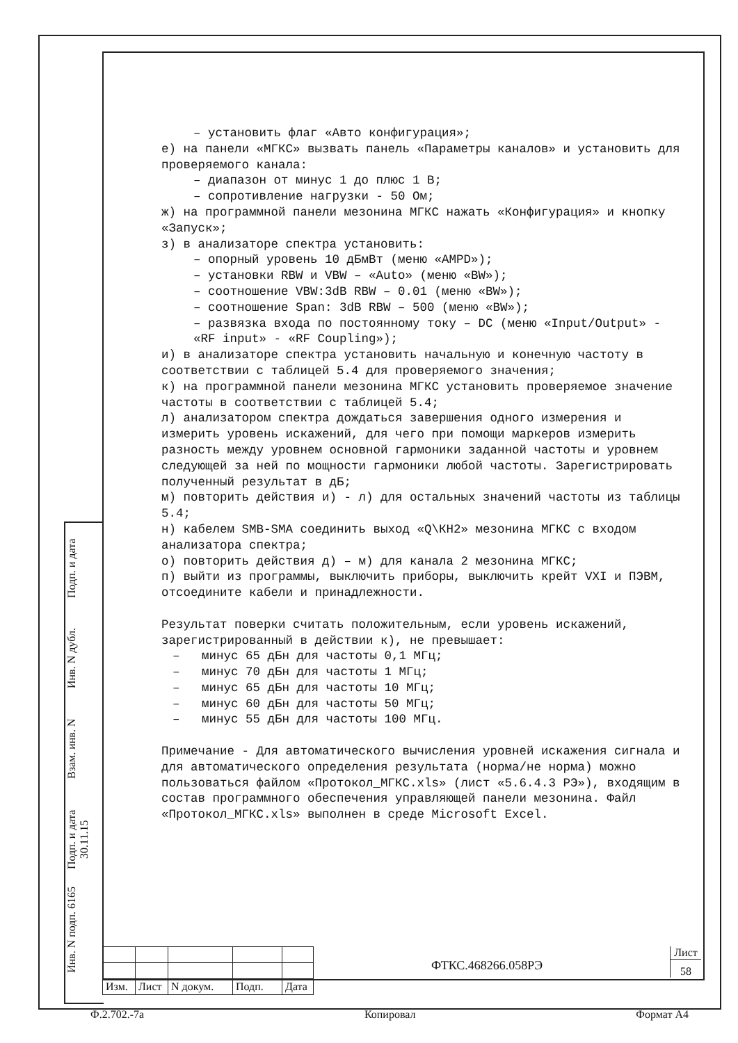– установить флаг «Авто конфигурация»;
е) на панели «МГКС» вызвать панель «Параметры каналов» и установить для проверяемого канала:
– диапазон от минус 1 до плюс 1 В;
– сопротивление нагрузки - 50 Ом;
ж) на программной панели мезонина МГКС нажать «Конфигурация» и кнопку «Запуск»;
з) в анализаторе спектра установить:
– опорный уровень 10 дБмВт (меню «AMPD»);
– установки RBW и VBW – «Auto» (меню «BW»);
– соотношение VBW:3dB RBW – 0.01 (меню «BW»);
– соотношение Span: 3dB RBW – 500 (меню «BW»);
– развязка входа по постоянному току – DC (меню «Input/Output» - «RF input» - «RF Coupling»);
и) в анализаторе спектра установить начальную и конечную частоту в соответствии с таблицей 5.4 для проверяемого значения;
к) на программной панели мезонина МГКС установить проверяемое значение частоты в соответствии с таблицей 5.4;
л) анализатором спектра дождаться завершения одного измерения и измерить уровень искажений, для чего при помощи маркеров измерить разность между уровнем основной гармоники заданной частоты и уровнем следующей за ней по мощности гармоники любой частоты. Зарегистрировать полученный результат в дБ;
м) повторить действия и) - л) для остальных значений частоты из таблицы 5.4;
н) кабелем SMB-SMA соединить выход «Q\КН2» мезонина МГКС с входом анализатора спектра;
о) повторить действия д) – м) для канала 2 мезонина МГКС;
п) выйти из программы, выключить приборы, выключить крейт VXI и ПЭВМ, отсоедините кабели и принадлежности.
Результат поверки считать положительным, если уровень искажений, зарегистрированный в действии к), не превышает:
– минус 65 дБн для частоты 0,1 МГц;
– минус 70 дБн для частоты 1 МГц;
– минус 65 дБн для частоты 10 МГц;
– минус 60 дБн для частоты 50 МГц;
– минус 55 дБн для частоты 100 МГц.
Примечание - Для автоматического вычисления уровней искажения сигнала и для автоматического определения результата (норма/не норма) можно пользоваться файлом «Протокол_МГКС.xls» (лист «5.6.4.3 РЭ»), входящим в состав программного обеспечения управляющей панели мезонина. Файл «Протокол_МГКС.xls» выполнен в среде Microsoft Excel.
Подп. и дата
Инв. N дубл.
Взам. инв. N
Подп. и дата 30.11.15
Инв. N подп. 6165
| Изм. | Лист | N докум. | Подп. | Дата |
ФТКС.468266.058РЭ
Лист
58
Ф.2.702.-7а Копировал Формат А4